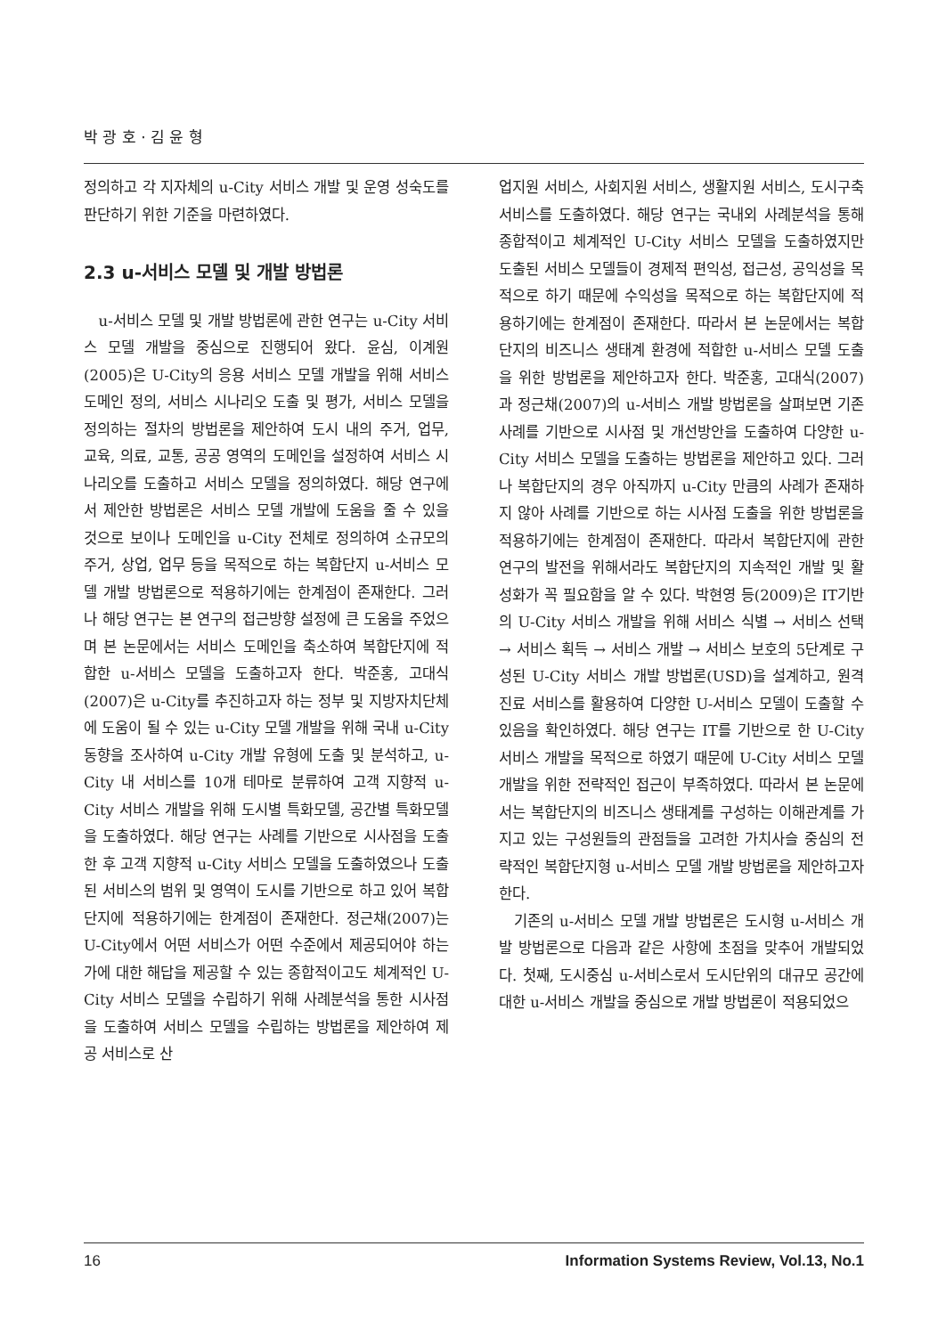박 광 호 · 김 윤 형
정의하고 각 지자체의 u-City 서비스 개발 및 운영 성숙도를 판단하기 위한 기준을 마련하였다.
2.3 u-서비스 모델 및 개발 방법론
u-서비스 모델 및 개발 방법론에 관한 연구는 u-City 서비스 모델 개발을 중심으로 진행되어 왔다. 윤심, 이계원(2005)은 U-City의 응용 서비스 모델 개발을 위해 서비스 도메인 정의, 서비스 시나리오 도출 및 평가, 서비스 모델을 정의하는 절차의 방법론을 제안하여 도시 내의 주거, 업무, 교육, 의료, 교통, 공공 영역의 도메인을 설정하여 서비스 시나리오를 도출하고 서비스 모델을 정의하였다. 해당 연구에서 제안한 방법론은 서비스 모델 개발에 도움을 줄 수 있을 것으로 보이나 도메인을 u-City 전체로 정의하여 소규모의 주거, 상업, 업무 등을 목적으로 하는 복합단지 u-서비스 모델 개발 방법론으로 적용하기에는 한계점이 존재한다. 그러나 해당 연구는 본 연구의 접근방향 설정에 큰 도움을 주었으며 본 논문에서는 서비스 도메인을 축소하여 복합단지에 적합한 u-서비스 모델을 도출하고자 한다. 박준홍, 고대식(2007)은 u-City를 추진하고자 하는 정부 및 지방자치단체에 도움이 될 수 있는 u-City 모델 개발을 위해 국내 u-City 동향을 조사하여 u-City 개발 유형에 도출 및 분석하고, u-City 내 서비스를 10개 테마로 분류하여 고객 지향적 u-City 서비스 개발을 위해 도시별 특화모델, 공간별 특화모델을 도출하였다. 해당 연구는 사례를 기반으로 시사점을 도출한 후 고객 지향적 u-City 서비스 모델을 도출하였으나 도출된 서비스의 범위 및 영역이 도시를 기반으로 하고 있어 복합단지에 적용하기에는 한계점이 존재한다. 정근채(2007)는 U-City에서 어떤 서비스가 어떤 수준에서 제공되어야 하는가에 대한 해답을 제공할 수 있는 종합적이고도 체계적인 U-City 서비스 모델을 수립하기 위해 사례분석을 통한 시사점을 도출하여 서비스 모델을 수립하는 방법론을 제안하여 제공 서비스로 산
업지원 서비스, 사회지원 서비스, 생활지원 서비스, 도시구축 서비스를 도출하였다. 해당 연구는 국내외 사례분석을 통해 종합적이고 체계적인 U-City 서비스 모델을 도출하였지만 도출된 서비스 모델들이 경제적 편익성, 접근성, 공익성을 목적으로 하기 때문에 수익성을 목적으로 하는 복합단지에 적용하기에는 한계점이 존재한다. 따라서 본 논문에서는 복합단지의 비즈니스 생태계 환경에 적합한 u-서비스 모델 도출을 위한 방법론을 제안하고자 한다. 박준홍, 고대식(2007)과 정근채(2007)의 u-서비스 개발 방법론을 살펴보면 기존 사례를 기반으로 시사점 및 개선방안을 도출하여 다양한 u-City 서비스 모델을 도출하는 방법론을 제안하고 있다. 그러나 복합단지의 경우 아직까지 u-City 만큼의 사례가 존재하지 않아 사례를 기반으로 하는 시사점 도출을 위한 방법론을 적용하기에는 한계점이 존재한다. 따라서 복합단지에 관한 연구의 발전을 위해서라도 복합단지의 지속적인 개발 및 활성화가 꼭 필요함을 알 수 있다. 박현영 등(2009)은 IT기반의 U-City 서비스 개발을 위해 서비스 식별 → 서비스 선택 → 서비스 획득 → 서비스 개발 → 서비스 보호의 5단계로 구성된 U-City 서비스 개발 방법론(USD)을 설계하고, 원격진료 서비스를 활용하여 다양한 U-서비스 모델이 도출할 수 있음을 확인하였다. 해당 연구는 IT를 기반으로 한 U-City 서비스 개발을 목적으로 하였기 때문에 U-City 서비스 모델 개발을 위한 전략적인 접근이 부족하였다. 따라서 본 논문에서는 복합단지의 비즈니스 생태계를 구성하는 이해관계를 가지고 있는 구성원들의 관점들을 고려한 가치사슬 중심의 전략적인 복합단지형 u-서비스 모델 개발 방법론을 제안하고자 한다.
기존의 u-서비스 모델 개발 방법론은 도시형 u-서비스 개발 방법론으로 다음과 같은 사항에 초점을 맞추어 개발되었다. 첫째, 도시중심 u-서비스로서 도시단위의 대규모 공간에 대한 u-서비스 개발을 중심으로 개발 방법론이 적용되었으
16 Information Systems Review, Vol.13, No.1